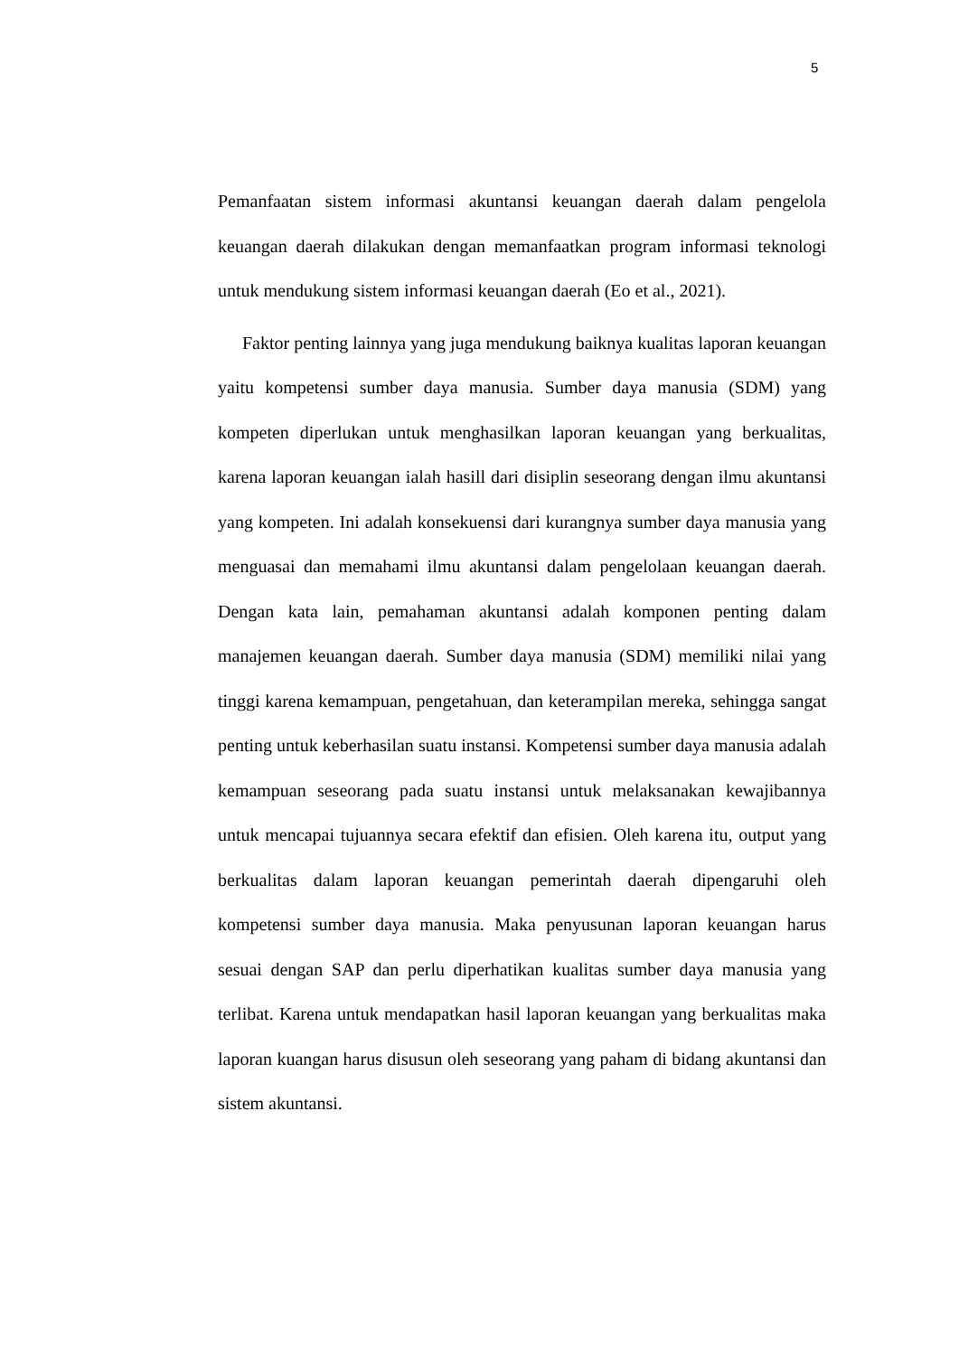5
Pemanfaatan sistem informasi akuntansi keuangan daerah dalam pengelola keuangan daerah dilakukan dengan memanfaatkan program informasi teknologi untuk mendukung sistem informasi keuangan daerah (Eo et al., 2021).
Faktor penting lainnya yang juga mendukung baiknya kualitas laporan keuangan yaitu kompetensi sumber daya manusia. Sumber daya manusia (SDM) yang kompeten diperlukan untuk menghasilkan laporan keuangan yang berkualitas, karena laporan keuangan ialah hasill dari disiplin seseorang dengan ilmu akuntansi yang kompeten. Ini adalah konsekuensi dari kurangnya sumber daya manusia yang menguasai dan memahami ilmu akuntansi dalam pengelolaan keuangan daerah. Dengan kata lain, pemahaman akuntansi adalah komponen penting dalam manajemen keuangan daerah. Sumber daya manusia (SDM) memiliki nilai yang tinggi karena kemampuan, pengetahuan, dan keterampilan mereka, sehingga sangat penting untuk keberhasilan suatu instansi. Kompetensi sumber daya manusia adalah kemampuan seseorang pada suatu instansi untuk melaksanakan kewajibannya untuk mencapai tujuannya secara efektif dan efisien. Oleh karena itu, output yang berkualitas dalam laporan keuangan pemerintah daerah dipengaruhi oleh kompetensi sumber daya manusia. Maka penyusunan laporan keuangan harus sesuai dengan SAP dan perlu diperhatikan kualitas sumber daya manusia yang terlibat. Karena untuk mendapatkan hasil laporan keuangan yang berkualitas maka laporan kuangan harus disusun oleh seseorang yang paham di bidang akuntansi dan sistem akuntansi.